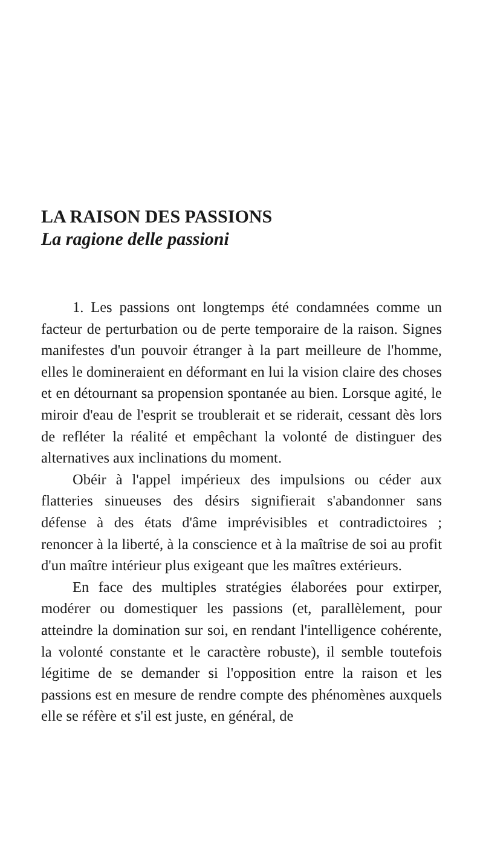LA RAISON DES PASSIONS
La ragione delle passioni
1. Les passions ont longtemps été condamnées comme un facteur de perturbation ou de perte temporaire de la raison. Signes manifestes d'un pouvoir étranger à la part meilleure de l'homme, elles le domineraient en déformant en lui la vision claire des choses et en détournant sa propension spontanée au bien. Lorsque agité, le miroir d'eau de l'esprit se troublerait et se riderait, cessant dès lors de refléter la réalité et empêchant la volonté de distinguer des alternatives aux inclinations du moment.
Obéir à l'appel impérieux des impulsions ou céder aux flatteries sinueuses des désirs signifierait s'abandonner sans défense à des états d'âme imprévisibles et contradictoires ; renoncer à la liberté, à la conscience et à la maîtrise de soi au profit d'un maître intérieur plus exigeant que les maîtres extérieurs.
En face des multiples stratégies élaborées pour extirper, modérer ou domestiquer les passions (et, parallèlement, pour atteindre la domination sur soi, en rendant l'intelligence cohérente, la volonté constante et le caractère robuste), il semble toutefois légitime de se demander si l'opposition entre la raison et les passions est en mesure de rendre compte des phénomènes auxquels elle se réfère et s'il est juste, en général, de